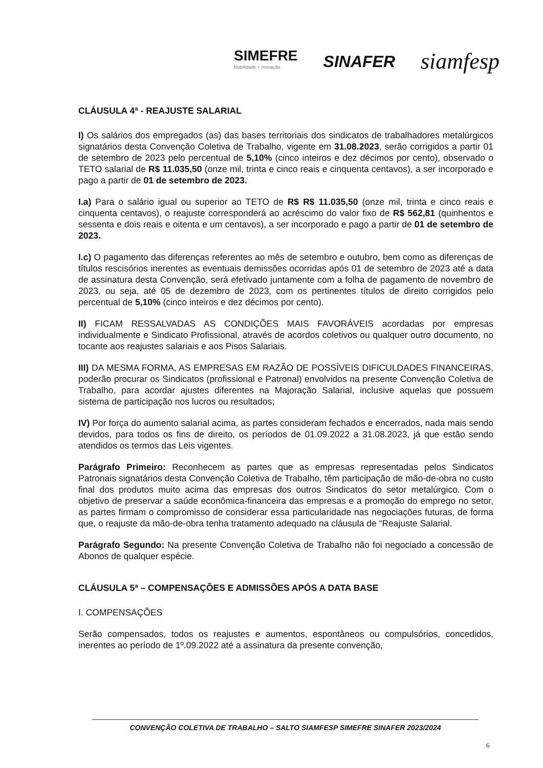SIMEFRE
Mobilidade + Inovação
SINAFER
siamfesp
CLÁUSULA 4ª - REAJUSTE SALARIAL
I) Os salários dos empregados (as) das bases territoriais dos sindicatos de trabalhadores metalúrgicos signatários desta Convenção Coletiva de Trabalho, vigente em 31.08.2023, serão corrigidos a partir 01 de setembro de 2023 pelo percentual de 5,10% (cinco inteiros e dez décimos por cento), observado o TETO salarial de R$ 11.035,50 (onze mil, trinta e cinco reais e cinquenta centavos), a ser incorporado e pago a partir de 01 de setembro de 2023.
I.a) Para o salário igual ou superior ao TETO de R$ R$ 11.035,50 (onze mil, trinta e cinco reais e cinquenta centavos), o reajuste corresponderá ao acréscimo do valor fixo de R$ 562,81 (quinhentos e sessenta e dois reais e oitenta e um centavos), a ser incorporado e pago a partir de 01 de setembro de 2023.
I.c) O pagamento das diferenças referentes ao mês de setembro e outubro, bem como as diferenças de títulos rescisórios inerentes as eventuais demissões ocorridas após 01 de setembro de 2023 até a data de assinatura desta Convenção, será efetivado juntamente com a folha de pagamento de novembro de 2023, ou seja, até 05 de dezembro de 2023, com os pertinentes títulos de direito corrigidos pelo percentual de 5,10% (cinco inteiros e dez décimos por cento).
II) FICAM RESSALVADAS AS CONDIÇÕES MAIS FAVORÁVEIS acordadas por empresas individualmente e Sindicato Profissional, através de acordos coletivos ou qualquer outro documento, no tocante aos reajustes salariais e aos Pisos Salariais.
III) DA MESMA FORMA, AS EMPRESAS EM RAZÃO DE POSSÍVEIS DIFICULDADES FINANCEIRAS, poderão procurar os Sindicatos (profissional e Patronal) envolvidos na presente Convenção Coletiva de Trabalho, para acordar ajustes diferentes na Majoração Salarial, inclusive aquelas que possuem sistema de participação nos lucros ou resultados;
IV) Por força do aumento salarial acima, as partes consideram fechados e encerrados, nada mais sendo devidos, para todos os fins de direito, os períodos de 01.09.2022 a 31.08.2023, já que estão sendo atendidos os termos das Leis vigentes.
Parágrafo Primeiro: Reconhecem as partes que as empresas representadas pelos Sindicatos Patronais signatários desta Convenção Coletiva de Trabalho, têm participação de mão-de-obra no custo final dos produtos muito acima das empresas dos outros Sindicatos do setor metalúrgico. Com o objetivo de preservar a saúde econômica-financeira das empresas e a promoção do emprego no setor, as partes firmam o compromisso de considerar essa particularidade nas negociações futuras, de forma que, o reajuste da mão-de-obra tenha tratamento adequado na cláusula de “Reajuste Salarial.
Parágrafo Segundo: Na presente Convenção Coletiva de Trabalho não foi negociado a concessão de Abonos de qualquer espécie.
CLÁUSULA 5ª – COMPENSAÇÕES E ADMISSÕES APÓS A DATA BASE
I. COMPENSAÇÕES
Serão compensados, todos os reajustes e aumentos, espontâneos ou compulsórios, concedidos, inerentes ao período de 1º.09.2022 até a assinatura da presente convenção,
CONVENÇÃO COLETIVA DE TRABALHO – SALTO SIAMFESP SIMEFRE SINAFER 2023/2024
6